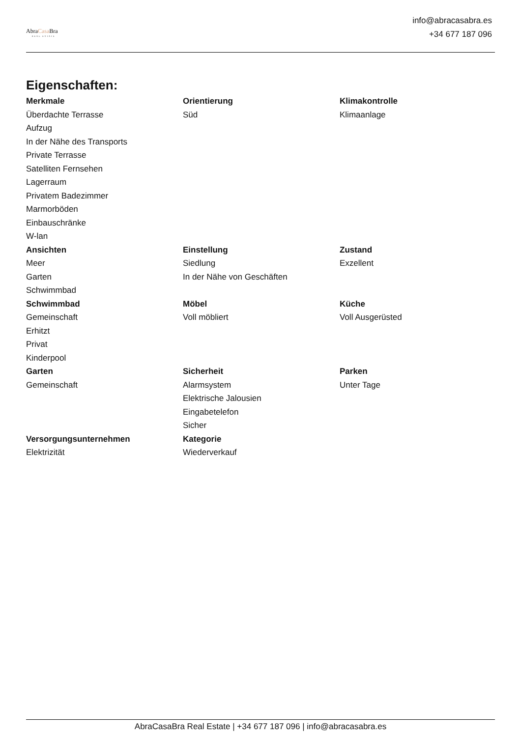AbraCasa Bra
REAL ESTATE
info@abracasabra.es
+34 677 187 096
Eigenschaften:
| Merkmale | Orientierung | Klimakontrolle |
| --- | --- | --- |
| Überdachte Terrasse | Süd | Klimaanlage |
| Aufzug | | |
| In der Nähe des Transports | | |
| Private Terrasse | | |
| Satelliten Fernsehen | | |
| Lagerraum | | |
| Privatem Badezimmer | | |
| Marmorböden | | |
| Einbauschränke | | |
| W-lan | | |
| Ansichten | Einstellung | Zustand |
| Meer | Siedlung | Exzellent |
| Garten | In der Nähe von Geschäften | |
| Schwimmbad | | |
| Schwimmbad | Möbel | Küche |
| Gemeinschaft | Voll möbliert | Voll Ausgerüsted |
| Erhitzt | | |
| Privat | | |
| Kinderpool | | |
| Garten | Sicherheit | Parken |
| Gemeinschaft | Alarmsystem | Unter Tage |
| | Elektrische Jalousien | |
| | Eingabetelefon | |
| | Sicher | |
| Versorgungsunternehmen | Kategorie | |
| Elektrizität | Wiederverkauf | |
AbraCasaBra Real Estate | +34 677 187 096 | info@abracasabra.es